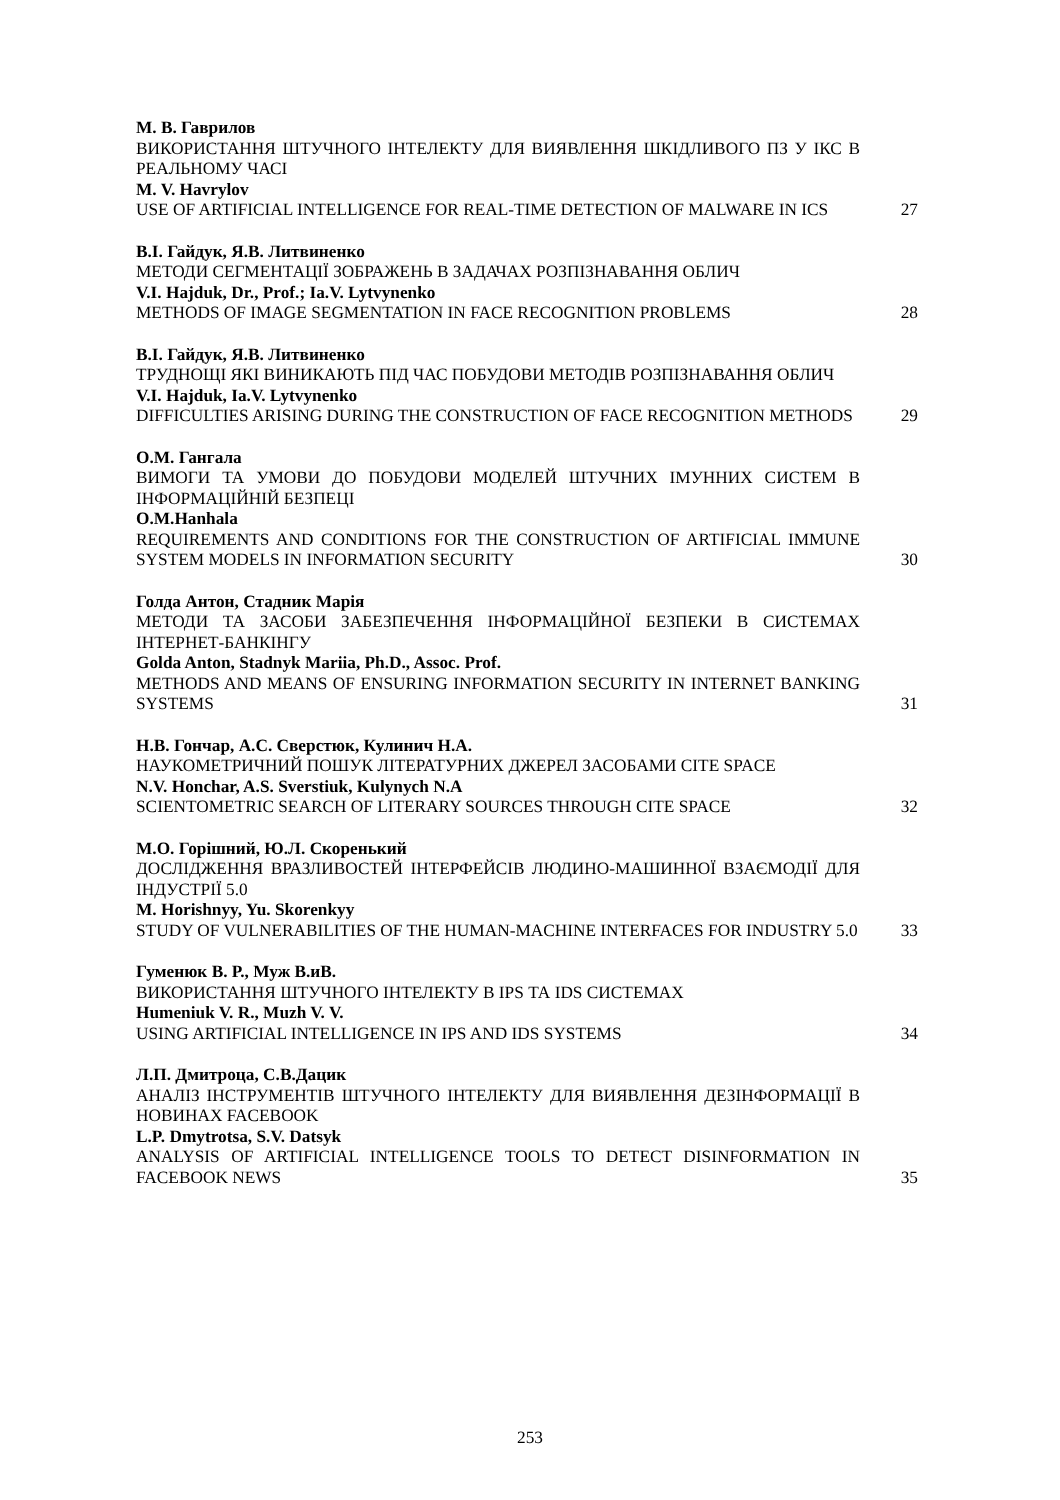М. В. Гаврилов
ВИКОРИСТАННЯ ШТУЧНОГО ІНТЕЛЕКТУ ДЛЯ ВИЯВЛЕННЯ ШКІДЛИВОГО ПЗ У ІКС В РЕАЛЬНОМУ ЧАСІ
M. V. Havrylov
USE OF ARTIFICIAL INTELLIGENCE FOR REAL-TIME DETECTION OF MALWARE IN ICS
27
В.І. Гайдук, Я.В. Литвиненко
МЕТОДИ СЕГМЕНТАЦІЇ ЗОБРАЖЕНЬ В ЗАДАЧАХ РОЗПІЗНАВАННЯ ОБЛИЧ
V.I. Hajduk, Dr., Prof.; Ia.V. Lytvynenko
METHODS OF IMAGE SEGMENTATION IN FACE RECOGNITION PROBLEMS
28
В.І. Гайдук, Я.В. Литвиненко
ТРУДНОЩІ ЯКІ ВИНИКАЮТЬ ПІД ЧАС ПОБУДОВИ МЕТОДІВ РОЗПІЗНАВАННЯ ОБЛИЧ
V.I. Hajduk, Ia.V. Lytvynenko
DIFFICULTIES ARISING DURING THE CONSTRUCTION OF FACE RECOGNITION METHODS
29
О.М. Гангала
ВИМОГИ ТА УМОВИ ДО ПОБУДОВИ МОДЕЛЕЙ ШТУЧНИХ ІМУННИХ СИСТЕМ В ІНФОРМАЦІЙНІЙ БЕЗПЕЦІ
O.M.Hanhala
REQUIREMENTS AND CONDITIONS FOR THE CONSTRUCTION OF ARTIFICIAL IMMUNE SYSTEM MODELS IN INFORMATION SECURITY
30
Голда Антон, Стадник Марія
МЕТОДИ ТА ЗАСОБИ ЗАБЕЗПЕЧЕННЯ ІНФОРМАЦІЙНОЇ БЕЗПЕКИ В СИСТЕМАХ ІНТЕРНЕТ-БАНКІНГУ
Golda Anton, Stadnyk Mariia, Ph.D., Assoc. Prof.
METHODS AND MEANS OF ENSURING INFORMATION SECURITY IN INTERNET BANKING SYSTEMS
31
Н.В. Гончар, А.С. Сверстюк, Кулинич Н.А.
НАУКОМЕТРИЧНИЙ ПОШУК ЛІТЕРАТУРНИХ ДЖЕРЕЛ ЗАСОБАМИ CITE SPACE
N.V. Honchar, A.S. Sverstiuk, Kulynych N.A
SCIENTOMETRIC SEARCH OF LITERARY SOURCES THROUGH CITE SPACE
32
М.О. Горішний, Ю.Л. Скоренький
ДОСЛІДЖЕННЯ ВРАЗЛИВОСТЕЙ ІНТЕРФЕЙСІВ ЛЮДИНО-МАШИННОЇ ВЗАЄМОДІЇ ДЛЯ ІНДУСТРІЇ 5.0
M. Horishnyy, Yu. Skorenkyy
STUDY OF VULNERABILITIES OF THE HUMAN-MACHINE INTERFACES FOR INDUSTRY 5.0
33
Гуменюк В. Р., Муж В.иВ.
ВИКОРИСТАННЯ ШТУЧНОГО ІНТЕЛЕКТУ В IPS ТА IDS СИСТЕМАХ
Humeniuk V. R., Muzh V. V.
USING ARTIFICIAL INTELLIGENCE IN IPS AND IDS SYSTEMS
34
Л.П. Дмитроца, С.В.Дацик
АНАЛІЗ ІНСТРУМЕНТІВ ШТУЧНОГО ІНТЕЛЕКТУ ДЛЯ ВИЯВЛЕННЯ ДЕЗІНФОРМАЦІЇ В НОВИНАХ FACEBOOK
L.P. Dmytrotsa, S.V. Datsyk
ANALYSIS OF ARTIFICIAL INTELLIGENCE TOOLS TO DETECT DISINFORMATION IN FACEBOOK NEWS
35
253